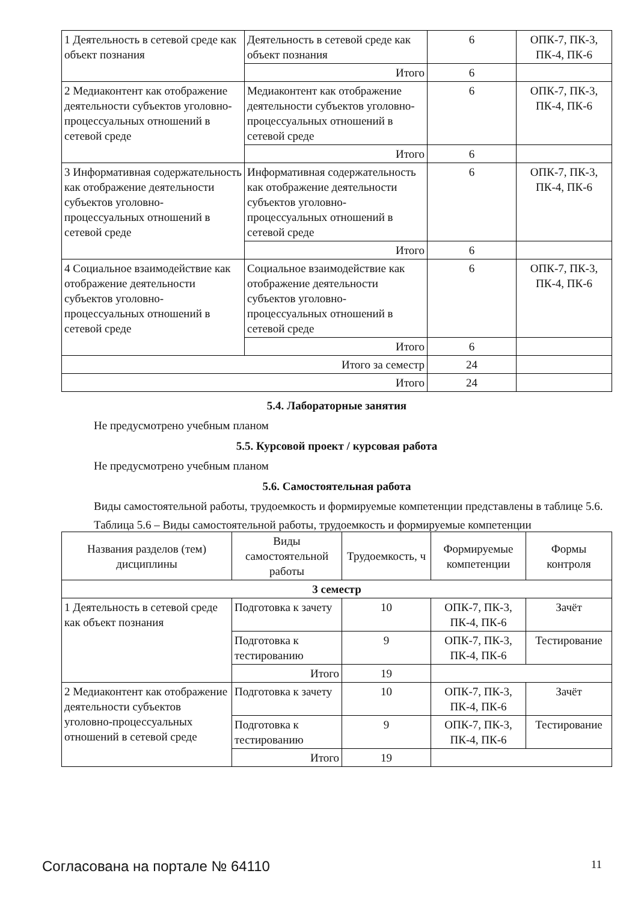| 1 Деятельность в сетевой среде как объект познания | Деятельность в сетевой среде как объект познания | 6 | ОПК-7, ПК-3, ПК-4, ПК-6 |
| | Итого | 6 | |
| 2 Медиаконтент как отображение деятельности субъектов уголовно-процессуальных отношений в сетевой среде | Медиаконтент как отображение деятельности субъектов уголовно-процессуальных отношений в сетевой среде | 6 | ОПК-7, ПК-3, ПК-4, ПК-6 |
| | Итого | 6 | |
| 3 Информативная содержательность как отображение деятельности субъектов уголовно-процессуальных отношений в сетевой среде | Информативная содержательность как отображение деятельности субъектов уголовно-процессуальных отношений в сетевой среде | 6 | ОПК-7, ПК-3, ПК-4, ПК-6 |
| | Итого | 6 | |
| 4 Социальное взаимодействие как отображение деятельности субъектов уголовно-процессуальных отношений в сетевой среде | Социальное взаимодействие как отображение деятельности субъектов уголовно-процессуальных отношений в сетевой среде | 6 | ОПК-7, ПК-3, ПК-4, ПК-6 |
| | Итого | 6 | |
| Итого за семестр | | 24 | |
| Итого | | 24 | |
5.4. Лабораторные занятия
Не предусмотрено учебным планом
5.5. Курсовой проект / курсовая работа
Не предусмотрено учебным планом
5.6. Самостоятельная работа
Виды самостоятельной работы, трудоемкость и формируемые компетенции представлены в таблице 5.6.
Таблица 5.6 – Виды самостоятельной работы, трудоемкость и формируемые компетенции
| Названия разделов (тем) дисциплины | Виды самостоятельной работы | Трудоемкость, ч | Формируемые компетенции | Формы контроля |
| --- | --- | --- | --- | --- |
| 3 семестр | | | | |
| 1 Деятельность в сетевой среде как объект познания | Подготовка к зачету | 10 | ОПК-7, ПК-3, ПК-4, ПК-6 | Зачёт |
| | Подготовка к тестированию | 9 | ОПК-7, ПК-3, ПК-4, ПК-6 | Тестирование |
| | Итого | 19 | | |
| 2 Медиаконтент как отображение деятельности субъектов уголовно-процессуальных отношений в сетевой среде | Подготовка к зачету | 10 | ОПК-7, ПК-3, ПК-4, ПК-6 | Зачёт |
| | Подготовка к тестированию | 9 | ОПК-7, ПК-3, ПК-4, ПК-6 | Тестирование |
| | Итого | 19 | | |
Согласована на портале № 64110 11